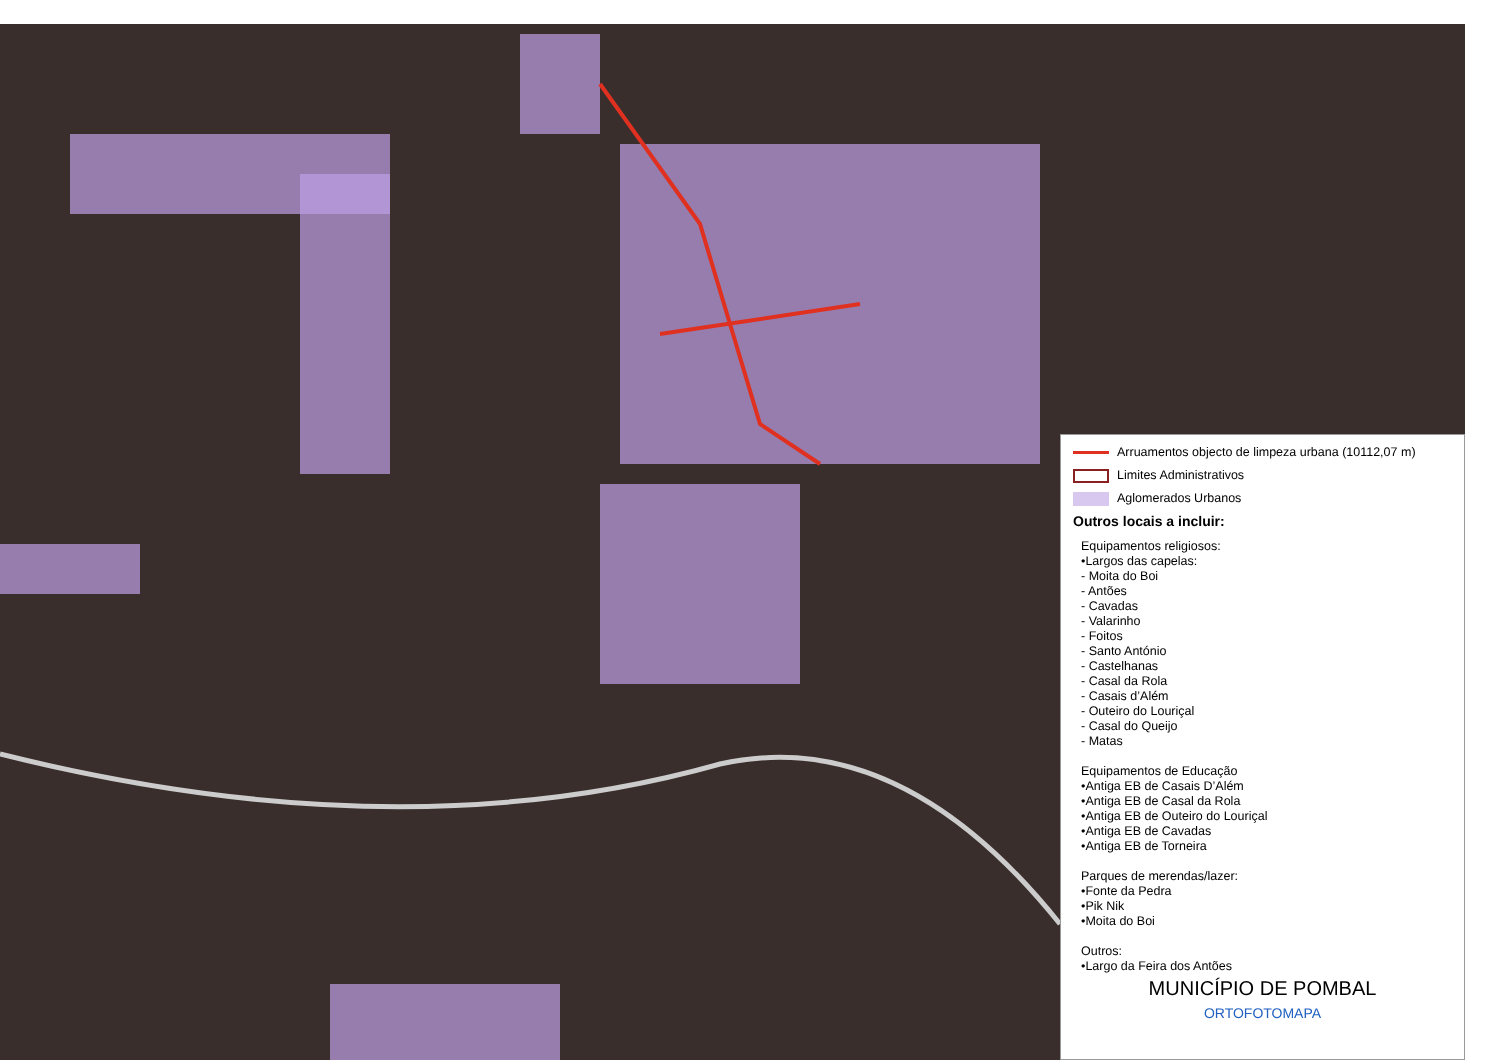Arruamentos objecto de limpeza urbana (10112,07 m)
Limites Administrativos
Aglomerados Urbanos
Outros locais a incluir:
Equipamentos religiosos:
•Largos das capelas:
- Moita do Boi
- Antões
- Cavadas
- Valarinho
- Foitos
- Santo António
- Castelhanas
- Casal da Rola
- Casais d’Além
- Outeiro do Louriçal
- Casal do Queijo
- Matas
Equipamentos de Educação
•Antiga EB de Casais D’Além
•Antiga EB de Casal da Rola
•Antiga EB de Outeiro do Louriçal
•Antiga EB de Cavadas
•Antiga EB de Torneira
Parques de merendas/lazer:
•Fonte da Pedra
•Pik Nik
•Moita do Boi
Outros:
•Largo da Feira dos Antões
MUNICÍPIO DE POMBAL
ORTOFOTOMAPA